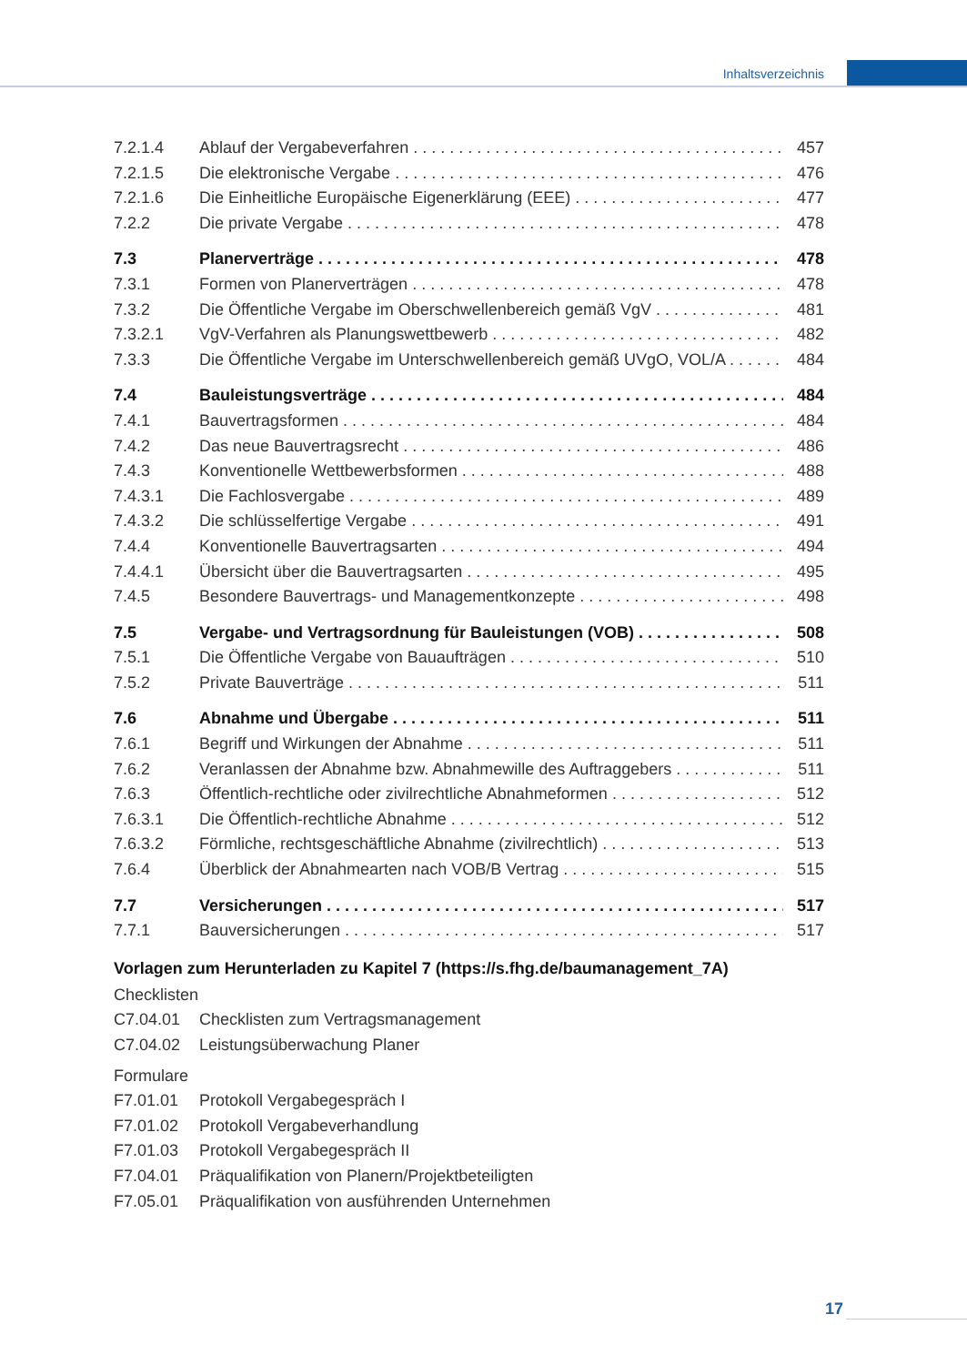Inhaltsverzeichnis
7.2.1.4 Ablauf der Vergabeverfahren 457
7.2.1.5 Die elektronische Vergabe 476
7.2.1.6 Die Einheitliche Europäische Eigenerklärung (EEE) 477
7.2.2 Die private Vergabe 478
7.3 Planerverträge 478
7.3.1 Formen von Planerverträgen 478
7.3.2 Die Öffentliche Vergabe im Oberschwellenbereich gemäß VgV 481
7.3.2.1 VgV-Verfahren als Planungswettbewerb 482
7.3.3 Die Öffentliche Vergabe im Unterschwellenbereich gemäß UVgO, VOL/A 484
7.4 Bauleistungsverträge 484
7.4.1 Bauvertragsformen 484
7.4.2 Das neue Bauvertragsrecht 486
7.4.3 Konventionelle Wettbewerbsformen 488
7.4.3.1 Die Fachlosvergabe 489
7.4.3.2 Die schlüsselfertige Vergabe 491
7.4.4 Konventionelle Bauvertragsarten 494
7.4.4.1 Übersicht über die Bauvertragsarten 495
7.4.5 Besondere Bauvertrags- und Managementkonzepte 498
7.5 Vergabe- und Vertragsordnung für Bauleistungen (VOB) 508
7.5.1 Die Öffentliche Vergabe von Bauaufträgen 510
7.5.2 Private Bauverträge 511
7.6 Abnahme und Übergabe 511
7.6.1 Begriff und Wirkungen der Abnahme 511
7.6.2 Veranlassen der Abnahme bzw. Abnahmewille des Auftraggebers 511
7.6.3 Öffentlich-rechtliche oder zivilrechtliche Abnahmeformen 512
7.6.3.1 Die Öffentlich-rechtliche Abnahme 512
7.6.3.2 Förmliche, rechtsgeschäftliche Abnahme (zivilrechtlich) 513
7.6.4 Überblick der Abnahmearten nach VOB/B Vertrag 515
7.7 Versicherungen 517
7.7.1 Bauversicherungen 517
Vorlagen zum Herunterladen zu Kapitel 7 (https://s.fhg.de/baumanagement_7A)
Checklisten
C7.04.01 Checklisten zum Vertragsmanagement
C7.04.02 Leistungsüberwachung Planer
Formulare
F7.01.01 Protokoll Vergabegespräch I
F7.01.02 Protokoll Vergabeverhandlung
F7.01.03 Protokoll Vergabegespräch II
F7.04.01 Präqualifikation von Planern/Projektbeteiligten
F7.05.01 Präqualifikation von ausführenden Unternehmen
17